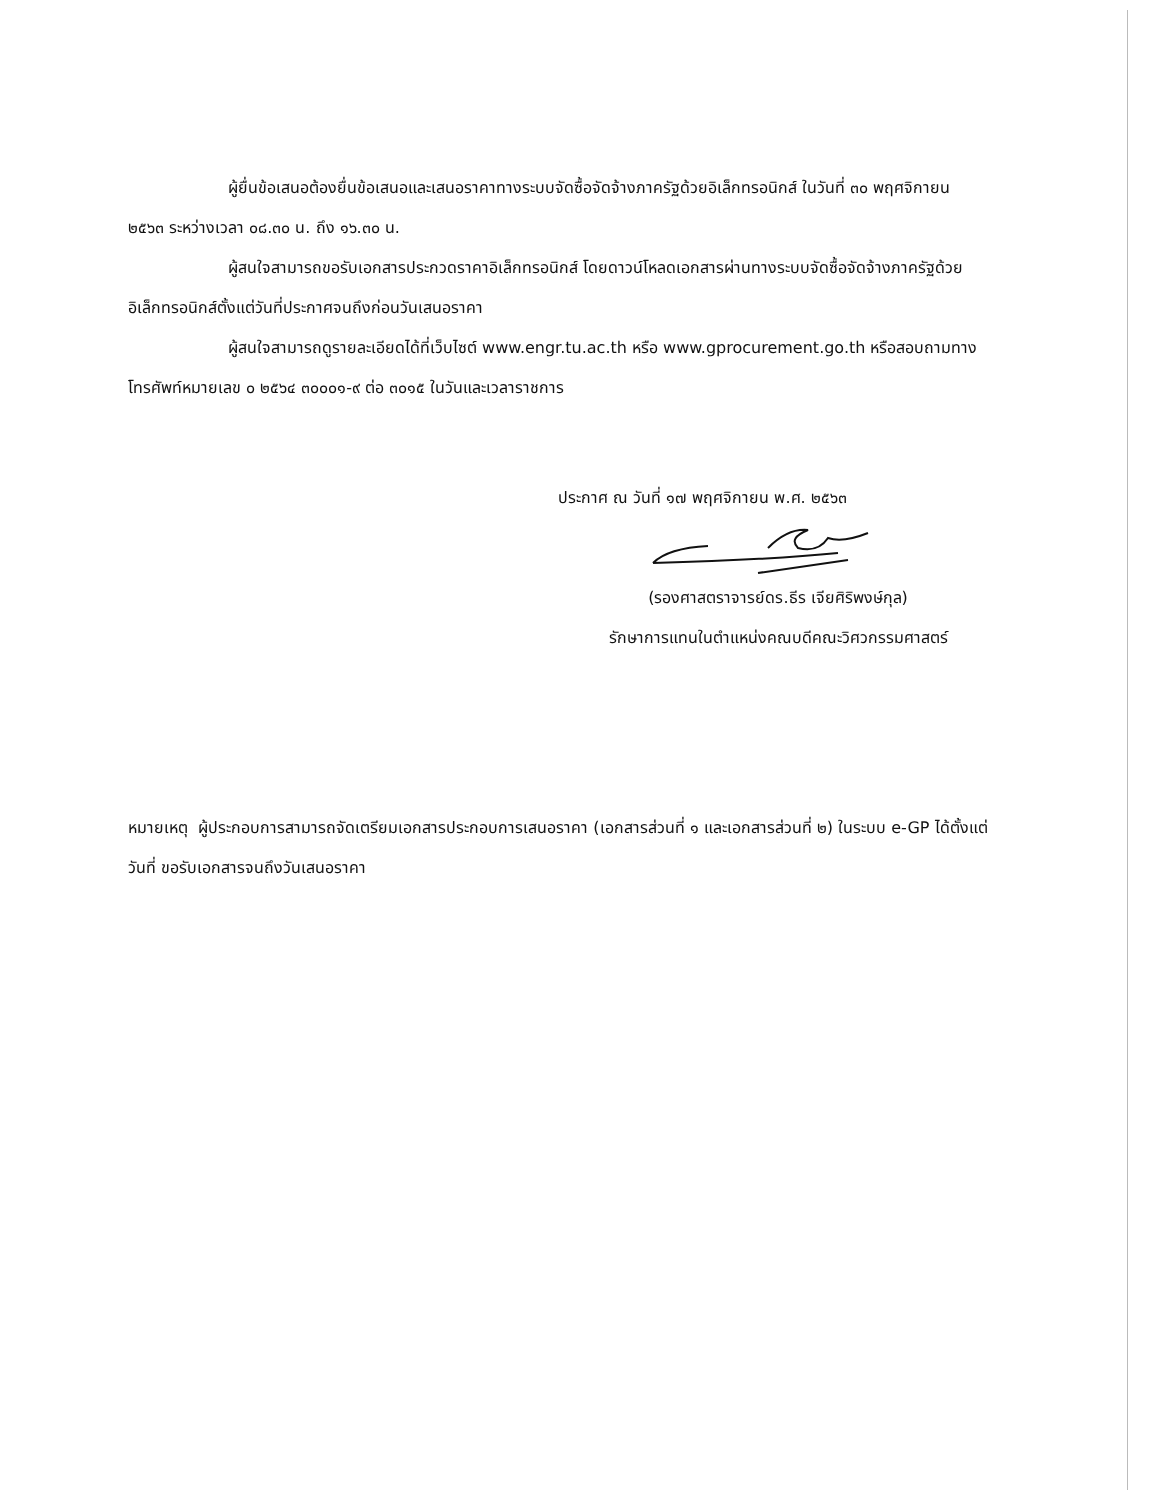ผู้ยื่นข้อเสนอต้องยื่นข้อเสนอและเสนอราคาทางระบบจัดซื้อจัดจ้างภาครัฐด้วยอิเล็กทรอนิกส์ ในวันที่ ๓๐ พฤศจิกายน ๒๕๖๓ ระหว่างเวลา ๐๘.๓๐ น. ถึง ๑๖.๓๐ น.
ผู้สนใจสามารถขอรับเอกสารประกวดราคาอิเล็กทรอนิกส์ โดยดาวน์โหลดเอกสารผ่านทางระบบจัดซื้อจัดจ้างภาครัฐด้วยอิเล็กทรอนิกส์ตั้งแต่วันที่ประกาศจนถึงก่อนวันเสนอราคา
ผู้สนใจสามารถดูรายละเอียดได้ที่เว็บไซต์ www.engr.tu.ac.th หรือ www.gprocurement.go.th หรือสอบถามทางโทรศัพท์หมายเลข ๐ ๒๕๖๔ ๓๐๐๐๑-๙ ต่อ ๓๐๑๕ ในวันและเวลาราชการ
ประกาศ ณ วันที่ ๑๗ พฤศจิกายน พ.ศ. ๒๕๖๓
(รองศาสตราจารย์ดร.ธีร เจียศิริพงษ์กุล)
รักษาการแทนในตำแหน่งคณบดีคณะวิศวกรรมศาสตร์
หมายเหตุ ผู้ประกอบการสามารถจัดเตรียมเอกสารประกอบการเสนอราคา (เอกสารส่วนที่ ๑ และเอกสารส่วนที่ ๒) ในระบบ e-GP ได้ตั้งแต่วันที่ ขอรับเอกสารจนถึงวันเสนอราคา